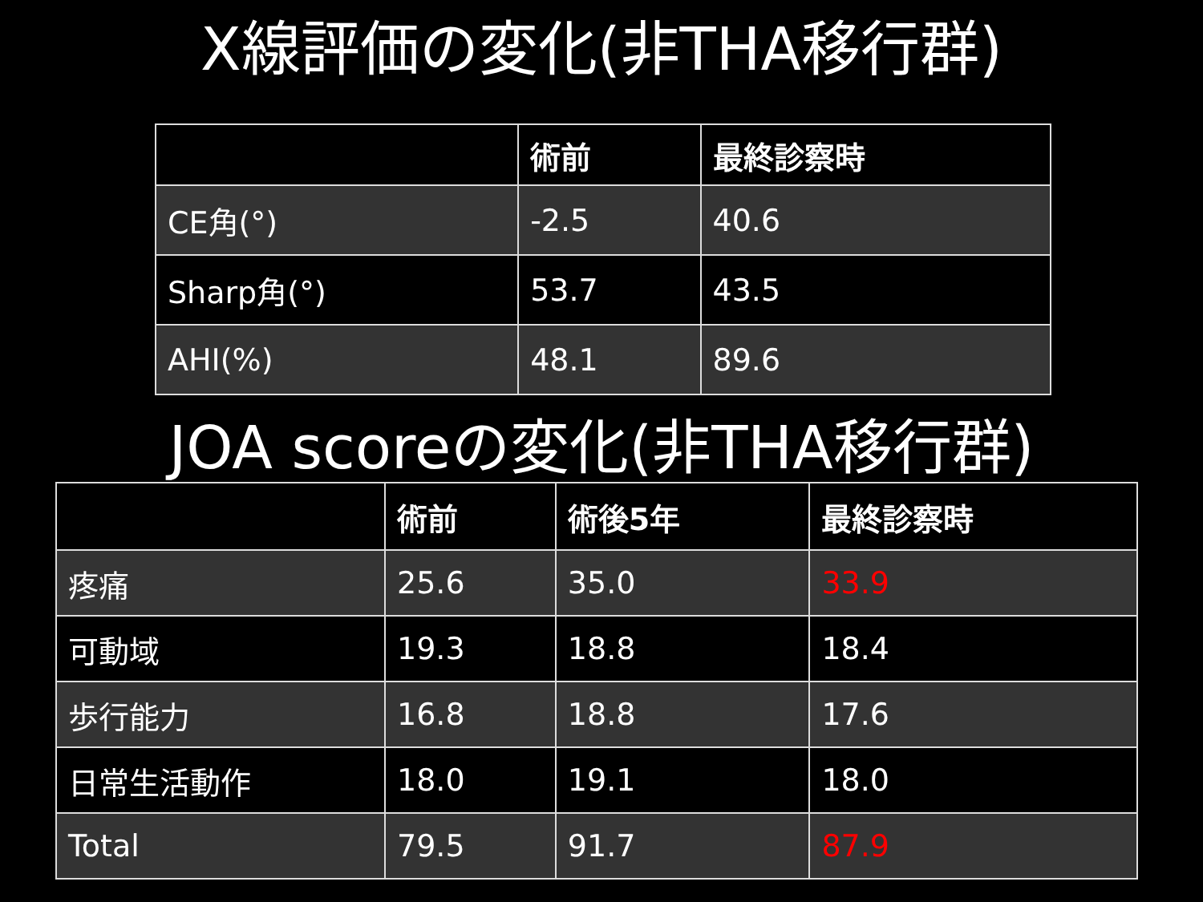X線評価の変化(非THA移行群)
| | 術前 | 最終診察時 |
| --- | --- | --- |
| CE角(°) | -2.5 | 40.6 |
| Sharp角(°) | 53.7 | 43.5 |
| AHI(%) | 48.1 | 89.6 |
JOA scoreの変化(非THA移行群)
| | 術前 | 術後5年 | 最終診察時 |
| --- | --- | --- | --- |
| 疼痛 | 25.6 | 35.0 | 33.9 |
| 可動域 | 19.3 | 18.8 | 18.4 |
| 歩行能力 | 16.8 | 18.8 | 17.6 |
| 日常生活動作 | 18.0 | 19.1 | 18.0 |
| Total | 79.5 | 91.7 | 87.9 |